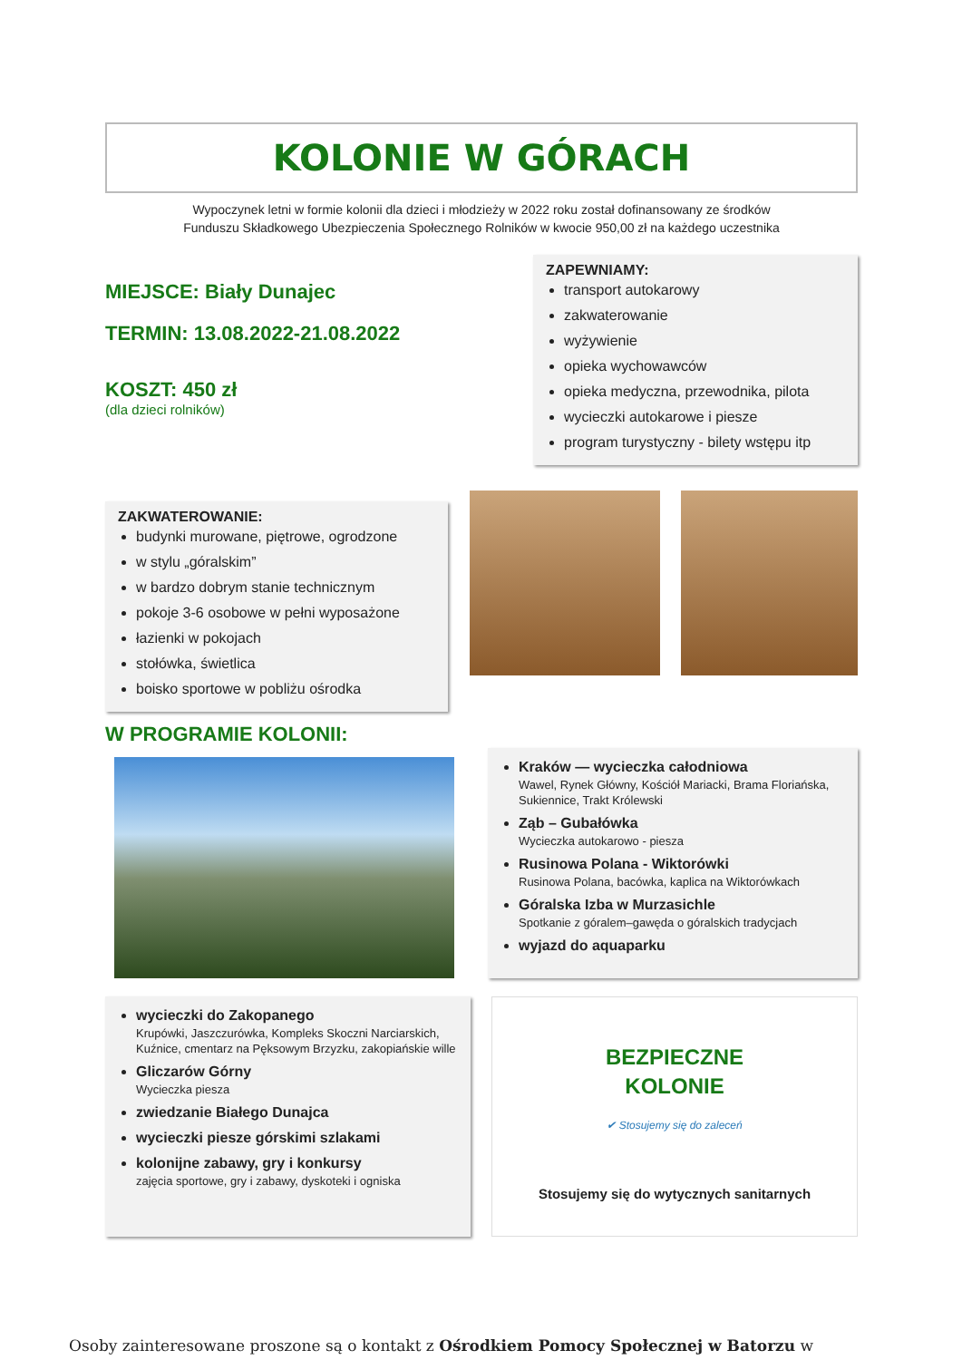KOLONIE W GÓRACH
Wypoczynek letni w formie kolonii dla dzieci i młodzieży w 2022 roku został dofinansowany ze środków
Funduszu Składkowego Ubezpieczenia Społecznego Rolników w kwocie 950,00 zł na każdego uczestnika
MIEJSCE: Biały Dunajec
TERMIN: 13.08.2022-21.08.2022
KOSZT: 450 zł
(dla dzieci rolników)
ZAPEWNIAMY:
transport autokarowy
zakwaterowanie
wyżywienie
opieka wychowawców
opieka medyczna, przewodnika, pilota
wycieczki autokarowe i piesze
program turystyczny - bilety wstępu itp
ZAKWATEROWANIE:
budynki murowane, piętrowe, ogrodzone
w stylu „góralskim”
w bardzo dobrym stanie technicznym
pokoje 3-6 osobowe w pełni wyposażone
łazienki w pokojach
stołówka, świetlica
boisko sportowe w pobliżu ośrodka
W PROGRAMIE KOLONII:
Kraków — wycieczka całodniowa
Wawel, Rynek Główny, Kościół Mariacki, Brama Floriańska, Sukiennice, Trakt Królewski
Ząb – Gubałówka
Wycieczka autokarowo - piesza
Rusinowa Polana - Wiktorówki
Rusinowa Polana, bacówka, kaplica na Wiktorówkach
Góralska Izba w Murzasichle
Spotkanie z góralem–gawęda o góralskich tradycjach
wyjazd do aquaparku
wycieczki do Zakopanego
Krupówki, Jaszczurówka, Kompleks Skoczni Narciarskich, Kuźnice, cmentarz na Pęksowym Brzyzku, zakopiańskie wille
Gliczarów Górny
Wycieczka piesza
zwiedzanie Białego Dunajca
wycieczki piesze górskimi szlakami
kolonijne zabawy, gry i konkursy
zajęcia sportowe, gry i zabawy, dyskoteki i ogniska
BEZPIECZNE
KOLONIE
✔ Stosujemy się do zaleceń
Stosujemy się do wytycznych sanitarnych
Osoby zainteresowane proszone są o kontakt z Ośrodkiem Pomocy Społecznej w Batorzu w